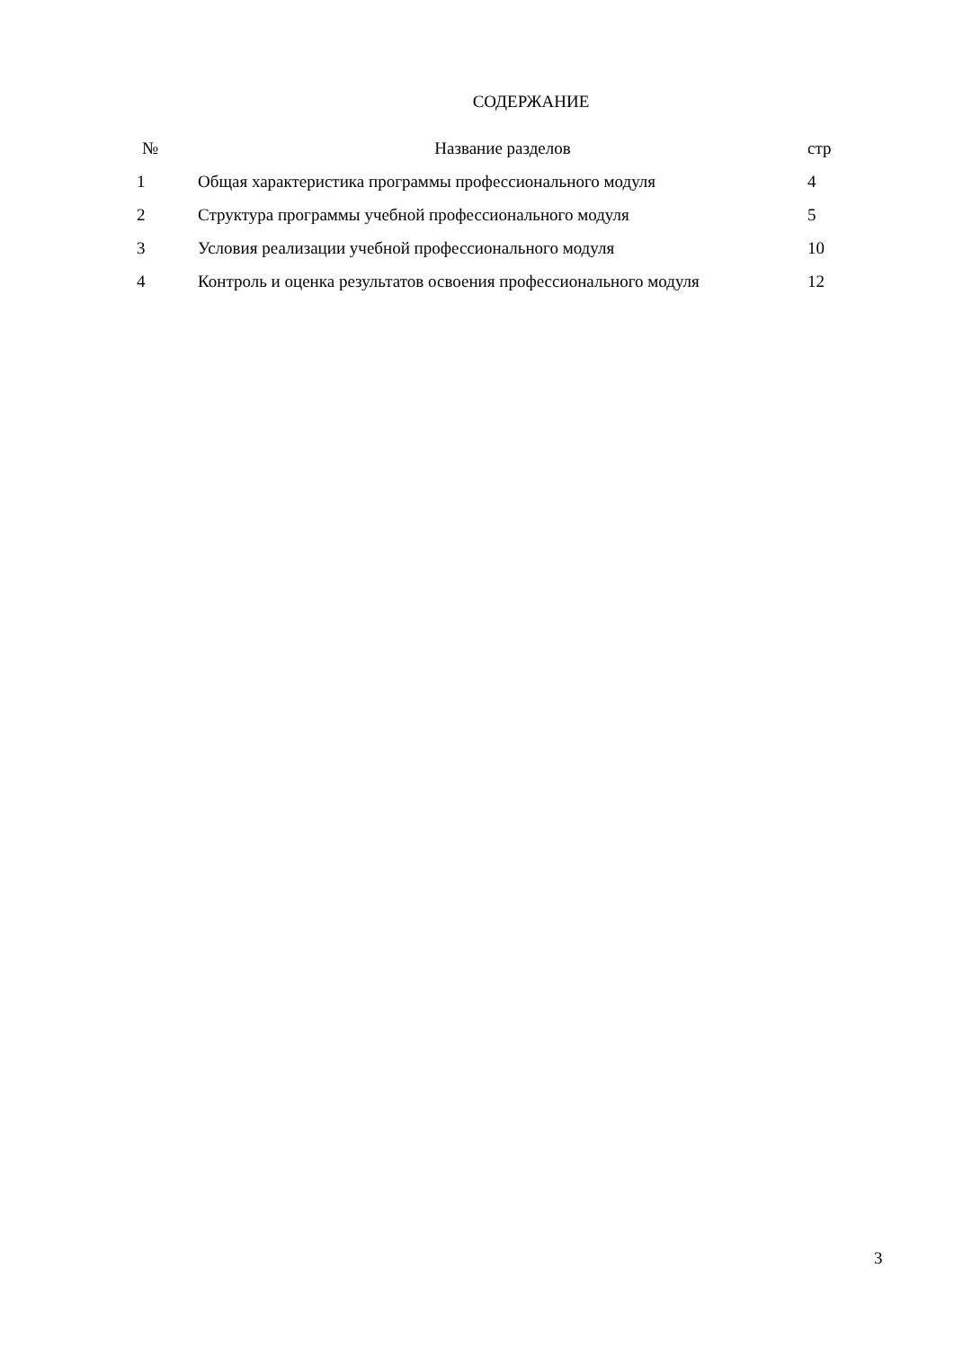СОДЕРЖАНИЕ
| № | Название разделов | стр |
| --- | --- | --- |
| 1 | Общая характеристика программы профессионального модуля | 4 |
| 2 | Структура программы учебной профессионального модуля | 5 |
| 3 | Условия реализации учебной профессионального модуля | 10 |
| 4 | Контроль и оценка результатов освоения профессионального модуля | 12 |
3